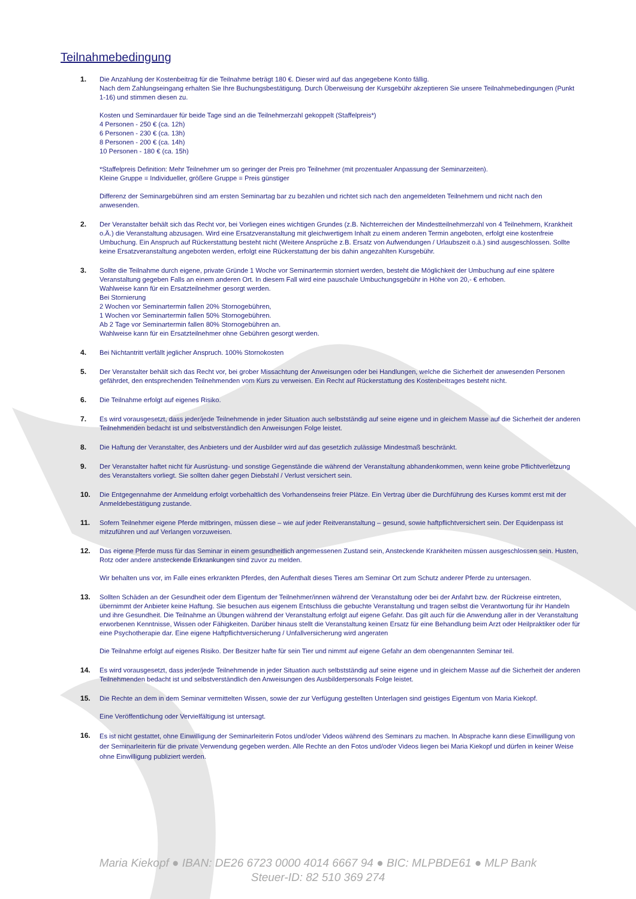Teilnahmebedingung
1. Die Anzahlung der Kostenbeitrag für die Teilnahme beträgt 180 €. Dieser wird auf das angegebene Konto fällig.
Nach dem Zahlungseingang erhalten Sie Ihre Buchungsbestätigung. Durch Überweisung der Kursgebühr akzeptieren Sie unsere Teilnahmebedingungen (Punkt 1-16) und stimmen diesen zu.
Kosten und Seminardauer für beide Tage sind an die Teilnehmerzahl gekoppelt (Staffelpreis*)
4 Personen - 250 € (ca. 12h)
6 Personen - 230 € (ca. 13h)
8 Personen - 200 € (ca. 14h)
10 Personen - 180 € (ca. 15h)
*Staffelpreis Definition: Mehr Teilnehmer um so geringer der Preis pro Teilnehmer (mit prozentualer Anpassung der Seminarzeiten).
Kleine Gruppe = Individueller, größere Gruppe = Preis günstiger
Differenz der Seminargebühren sind am ersten Seminartag bar zu bezahlen und richtet sich nach den angemeldeten Teilnehmern und nicht nach den anwesenden.
2. Der Veranstalter behält sich das Recht vor, bei Vorliegen eines wichtigen Grundes (z.B. Nichterreichen der Mindestteilnehmerzahl von 4 Teilnehmern, Krankheit o.Ä.) die Veranstaltung abzusagen. Wird eine Ersatzveranstaltung mit gleichwertigem Inhalt zu einem anderen Termin angeboten, erfolgt eine kostenfreie Umbuchung. Ein Anspruch auf Rückerstattung besteht nicht (Weitere Ansprüche z.B. Ersatz von Aufwendungen / Urlaubszeit o.ä.) sind ausgeschlossen. Sollte keine Ersatzveranstaltung angeboten werden, erfolgt eine Rückerstattung der bis dahin angezahlten Kursgebühr.
3. Sollte die Teilnahme durch eigene, private Gründe 1 Woche vor Seminartermin storniert werden, besteht die Möglichkeit der Umbuchung auf eine spätere Veranstaltung gegeben Falls an einem anderen Ort. In diesem Fall wird eine pauschale Umbuchungsgebühr in Höhe von 20,- € erhoben.
Wahlweise kann für ein Ersatzteilnehmer gesorgt werden.
Bei Stornierung
2 Wochen vor Seminartermin fallen 20% Stornogebühren,
1 Wochen vor Seminartermin fallen 50% Stornogebühren.
Ab 2 Tage vor Seminartermin fallen 80% Stornogebühren an.
Wahlweise kann für ein Ersatzteilnehmer ohne Gebühren gesorgt werden.
4. Bei Nichtantritt verfällt jeglicher Anspruch. 100% Stornokosten
5. Der Veranstalter behält sich das Recht vor, bei grober Missachtung der Anweisungen oder bei Handlungen, welche die Sicherheit der anwesenden Personen gefährdet, den entsprechenden Teilnehmenden vom Kurs zu verweisen. Ein Recht auf Rückerstattung des Kostenbeitrages besteht nicht.
6. Die Teilnahme erfolgt auf eigenes Risiko.
7. Es wird vorausgesetzt, dass jeder/jede Teilnehmende in jeder Situation auch selbstständig auf seine eigene und in gleichem Masse auf die Sicherheit der anderen Teilnehmenden bedacht ist und selbstverständlich den Anweisungen Folge leistet.
8. Die Haftung der Veranstalter, des Anbieters und der Ausbilder wird auf das gesetzlich zulässige Mindestmaß beschränkt.
9. Der Veranstalter haftet nicht für Ausrüstung- und sonstige Gegenstände die während der Veranstaltung abhandenkommen, wenn keine grobe Pflichtverletzung des Veranstalters vorliegt. Sie sollten daher gegen Diebstahl / Verlust versichert sein.
10. Die Entgegennahme der Anmeldung erfolgt vorbehaltlich des Vorhandenseins freier Plätze. Ein Vertrag über die Durchführung des Kurses kommt erst mit der Anmeldebestätigung zustande.
11. Sofern Teilnehmer eigene Pferde mitbringen, müssen diese – wie auf jeder Reitveranstaltung – gesund, sowie haftpflichtversichert sein. Der Equidenpass ist mitzuführen und auf Verlangen vorzuweisen.
12. Das eigene Pferde muss für das Seminar in einem gesundheitlich angemessenen Zustand sein, Ansteckende Krankheiten müssen ausgeschlossen sein. Husten, Rotz oder andere ansteckende Erkrankungen sind zuvor zu melden.
Wir behalten uns vor, im Falle eines erkrankten Pferdes, den Aufenthalt dieses Tieres am Seminar Ort zum Schutz anderer Pferde zu untersagen.
13. Sollten Schäden an der Gesundheit oder dem Eigentum der Teilnehmer/innen während der Veranstaltung oder bei der Anfahrt bzw. der Rückreise eintreten, übernimmt der Anbieter keine Haftung. Sie besuchen aus eigenem Entschluss die gebuchte Veranstaltung und tragen selbst die Verantwortung für ihr Handeln und ihre Gesundheit. Die Teilnahme an Übungen während der Veranstaltung erfolgt auf eigene Gefahr. Das gilt auch für die Anwendung aller in der Veranstaltung erworbenen Kenntnisse, Wissen oder Fähigkeiten. Darüber hinaus stellt die Veranstaltung keinen Ersatz für eine Behandlung beim Arzt oder Heilpraktiker oder für eine Psychotherapie dar. Eine eigene Haftpflichtversicherung / Unfallversicherung wird angeraten
Die Teilnahme erfolgt auf eigenes Risiko. Der Besitzer hafte für sein Tier und nimmt auf eigene Gefahr an dem obengenannten Seminar teil.
14. Es wird vorausgesetzt, dass jeder/jede Teilnehmende in jeder Situation auch selbstständig auf seine eigene und in gleichem Masse auf die Sicherheit der anderen Teilnehmenden bedacht ist und selbstverständlich den Anweisungen des Ausbilderpersonals Folge leistet.
15. Die Rechte an dem in dem Seminar vermittelten Wissen, sowie der zur Verfügung gestellten Unterlagen sind geistiges Eigentum von Maria Kiekopf.
Eine Veröffentlichung oder Vervielfältigung ist untersagt.
16.
Es ist nicht gestattet, ohne Einwilligung der Seminarleiterin Fotos und/oder Videos während des Seminars zu machen. In Absprache kann diese Einwilligung von der Seminarleiterin für die private Verwendung gegeben werden. Alle Rechte an den Fotos und/oder Videos liegen bei Maria Kiekopf und dürfen in keiner Weise ohne Einwilligung publiziert werden.
Maria Kiekopf ● IBAN: DE26 6723 0000 4014 6667 94 ● BIC: MLPBDE61 ● MLP Bank
Steuer-ID: 82 510 369 274